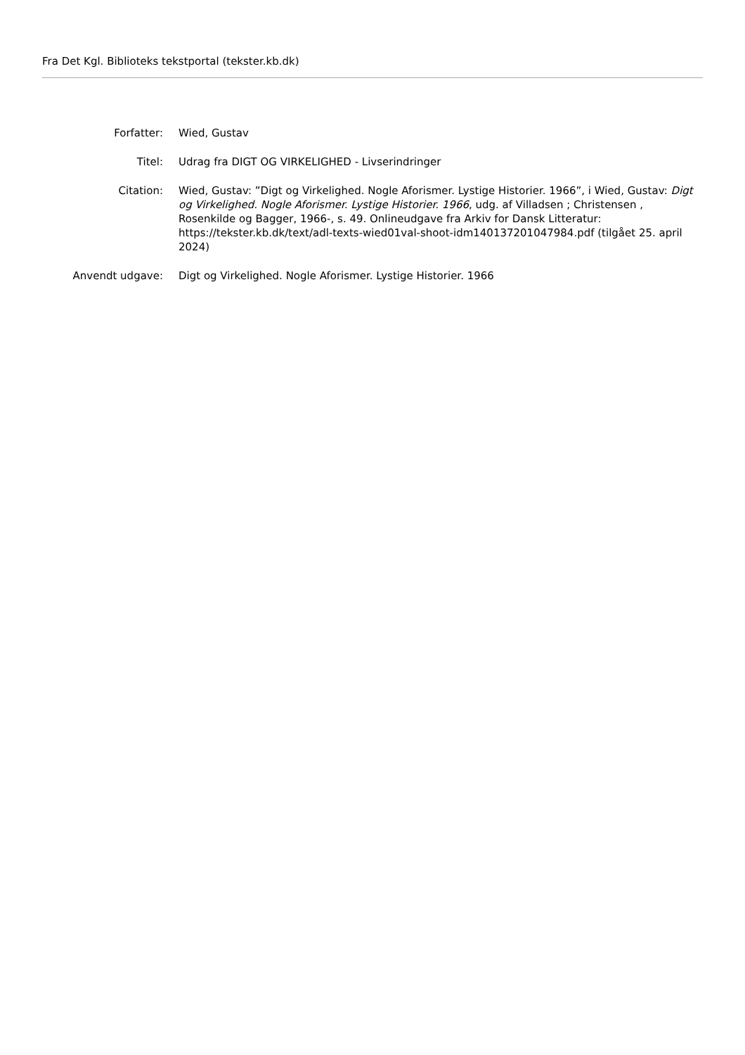Fra Det Kgl. Biblioteks tekstportal (tekster.kb.dk)
Forfatter: Wied, Gustav
Titel: Udrag fra DIGT OG VIRKELIGHED - Livserindringer
Citation: Wied, Gustav: ”Digt og Virkelighed. Nogle Aforismer. Lystige Historier. 1966”, i Wied, Gustav: Digt og Virkelighed. Nogle Aforismer. Lystige Historier. 1966, udg. af Villadsen ; Christensen , Rosenkilde og Bagger, 1966-, s. 49. Onlineudgave fra Arkiv for Dansk Litteratur: https://tekster.kb.dk/text/adl-texts-wied01val-shoot-idm140137201047984.pdf (tilgået 25. april 2024)
Anvendt udgave: Digt og Virkelighed. Nogle Aforismer. Lystige Historier. 1966